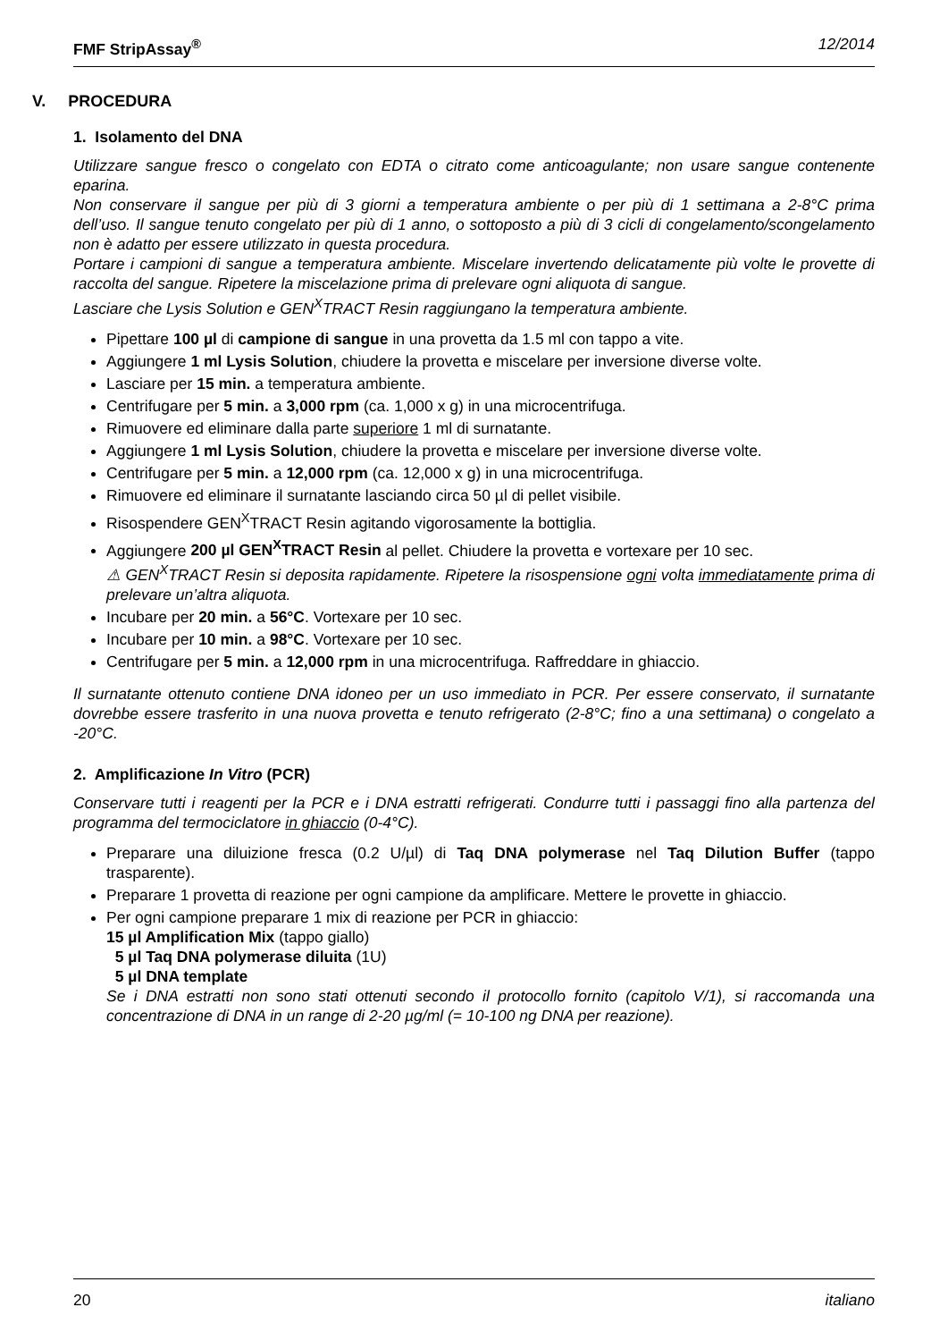FMF StripAssay<sup>®</sup> 12/2014
V. PROCEDURA
1. Isolamento del DNA
Utilizzare sangue fresco o congelato con EDTA o citrato come anticoagulante; non usare sangue contenente eparina.
Non conservare il sangue per più di 3 giorni a temperatura ambiente o per più di 1 settimana a 2-8°C prima dell’uso. Il sangue tenuto congelato per più di 1 anno, o sottoposto a più di 3 cicli di congelamento/scongelamento non è adatto per essere utilizzato in questa procedura.
Portare i campioni di sangue a temperatura ambiente. Miscelare invertendo delicatamente più volte le provette di raccolta del sangue. Ripetere la miscelazione prima di prelevare ogni aliquota di sangue.
Lasciare che Lysis Solution e GEN<sup>X</sup>TRACT Resin raggiungano la temperatura ambiente.
Pipettare 100 µl di campione di sangue in una provetta da 1.5 ml con tappo a vite.
Aggiungere 1 ml Lysis Solution, chiudere la provetta e miscelare per inversione diverse volte.
Lasciare per 15 min. a temperatura ambiente.
Centrifugare per 5 min. a 3,000 rpm (ca. 1,000 x g) in una microcentrifuga.
Rimuovere ed eliminare dalla parte superiore 1 ml di surnatante.
Aggiungere 1 ml Lysis Solution, chiudere la provetta e miscelare per inversione diverse volte.
Centrifugare per 5 min. a 12,000 rpm (ca. 12,000 x g) in una microcentrifuga.
Rimuovere ed eliminare il surnatante lasciando circa 50 µl di pellet visibile.
Risospendere GEN<sup>X</sup>TRACT Resin agitando vigorosamente la bottiglia.
Aggiungere 200 µl GEN<sup>X</sup>TRACT Resin al pellet. Chiudere la provetta e vortexare per 10 sec.
⚠ GEN<sup>X</sup>TRACT Resin si deposita rapidamente. Ripetere la risospensione ogni volta immediatamente prima di prelevare un’altra aliquota.
Incubare per 20 min. a 56°C. Vortexare per 10 sec.
Incubare per 10 min. a 98°C. Vortexare per 10 sec.
Centrifugare per 5 min. a 12,000 rpm in una microcentrifuga. Raffreddare in ghiaccio.
Il surnatante ottenuto contiene DNA idoneo per un uso immediato in PCR. Per essere conservato, il surnatante dovrebbe essere trasferito in una nuova provetta e tenuto refrigerato (2-8°C; fino a una settimana) o congelato a -20°C.
2. Amplificazione In Vitro (PCR)
Conservare tutti i reagenti per la PCR e i DNA estratti refrigerati. Condurre tutti i passaggi fino alla partenza del programma del termociclatore in ghiaccio (0-4°C).
Preparare una diluizione fresca (0.2 U/µl) di Taq DNA polymerase nel Taq Dilution Buffer (tappo trasparente).
Preparare 1 provetta di reazione per ogni campione da amplificare. Mettere le provette in ghiaccio.
Per ogni campione preparare 1 mix di reazione per PCR in ghiaccio:
15 µl Amplification Mix (tappo giallo)
5 µl Taq DNA polymerase diluita (1U)
5 µl DNA template
Se i DNA estratti non sono stati ottenuti secondo il protocollo fornito (capitolo V/1), si raccomanda una concentrazione di DNA in un range di 2-20 µg/ml (= 10-100 ng DNA per reazione).
20 italiano